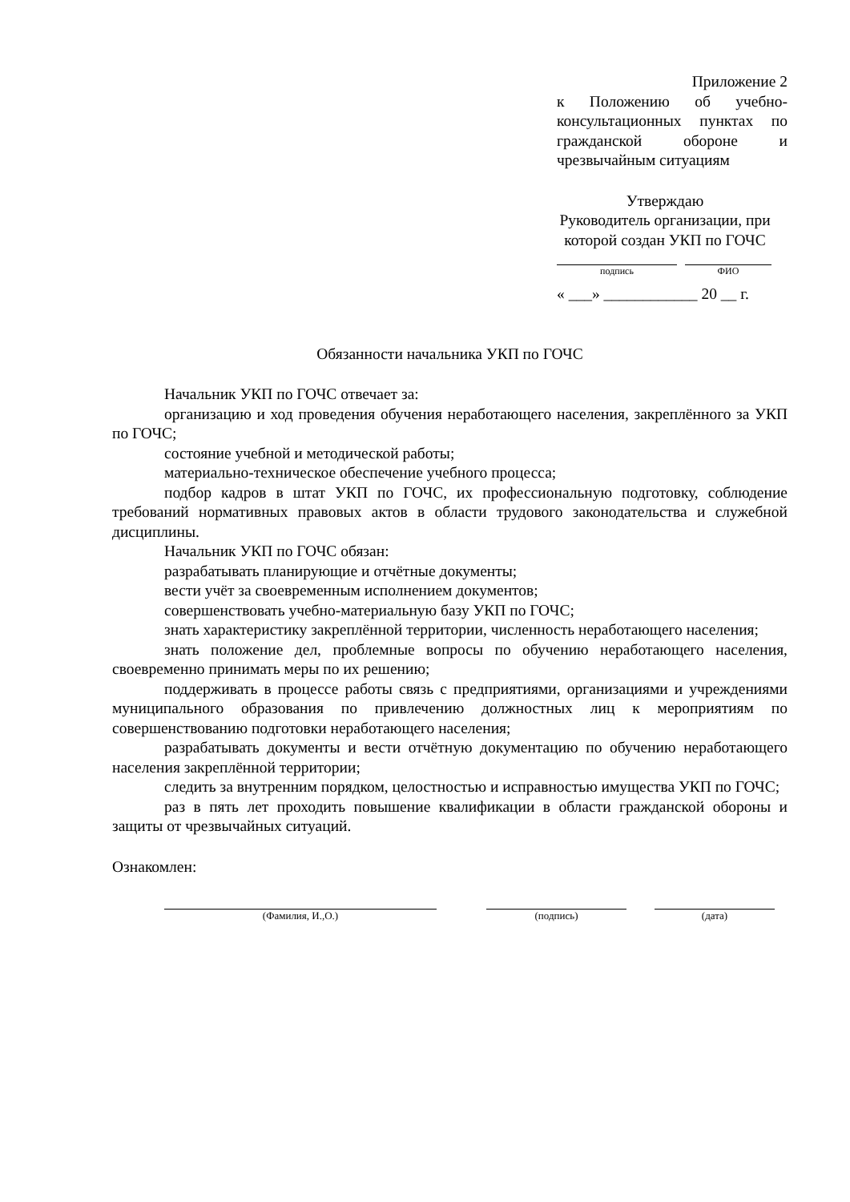Приложение 2
к Положению об учебно-консультационных пунктах по гражданской обороне и чрезвычайным ситуациям
Утверждаю
Руководитель организации, при которой создан УКП по ГОЧС
подпись ФИО
« ___» ____________ 20 __ г.
Обязанности начальника УКП по ГОЧС
Начальник УКП по ГОЧС отвечает за:
организацию и ход проведения обучения неработающего населения, закреплённого за УКП по ГОЧС;
состояние учебной и методической работы;
материально-техническое обеспечение учебного процесса;
подбор кадров в штат УКП по ГОЧС, их профессиональную подготовку, соблюдение требований нормативных правовых актов в области трудового законодательства и служебной дисциплины.
Начальник УКП по ГОЧС обязан:
разрабатывать планирующие и отчётные документы;
вести учёт за своевременным исполнением документов;
совершенствовать учебно-материальную базу УКП по ГОЧС;
знать характеристику закреплённой территории, численность неработающего населения;
знать положение дел, проблемные вопросы по обучению неработающего населения, своевременно принимать меры по их решению;
поддерживать в процессе работы связь с предприятиями, организациями и учреждениями муниципального образования по привлечению должностных лиц к мероприятиям по совершенствованию подготовки неработающего населения;
разрабатывать документы и вести отчётную документацию по обучению неработающего населения закреплённой территории;
следить за внутренним порядком, целостностью и исправностью имущества УКП по ГОЧС;
раз в пять лет проходить повышение квалификации в области гражданской обороны и защиты от чрезвычайных ситуаций.
Ознакомлен:
(Фамилия, И.,О.) (подпись) (дата)